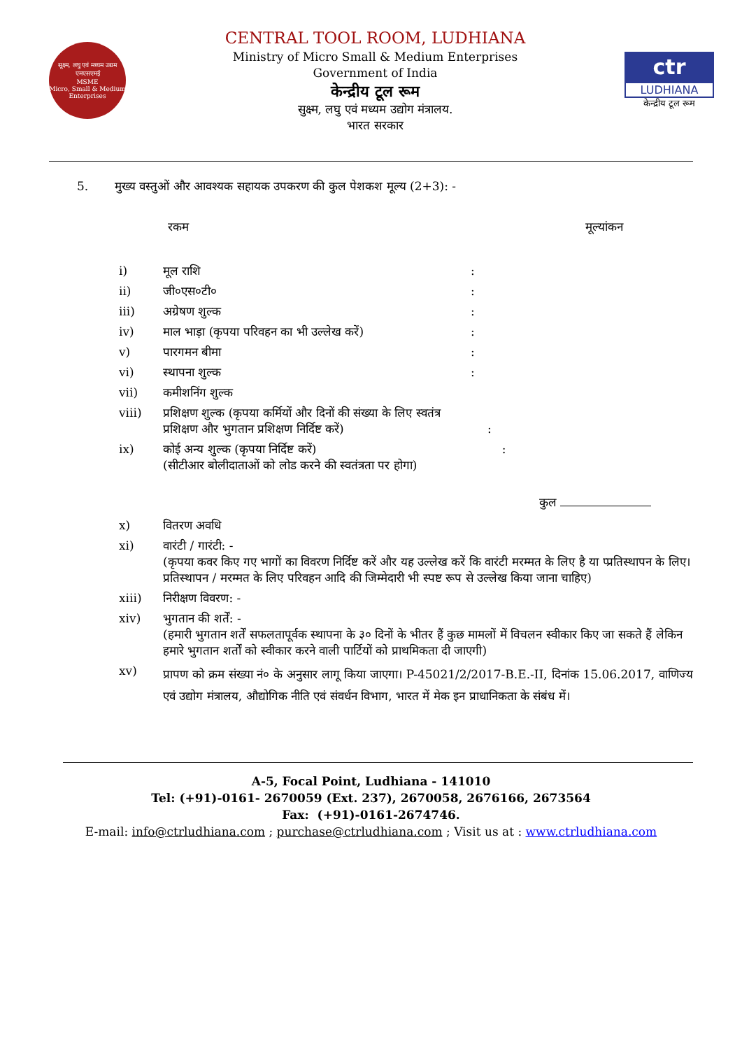सूक्ष्म, लघु एवं मध्यम उद्यम
एमएसएमई
MSME
Micro, Small & Medium Enterprises
CENTRAL TOOL ROOM, LUDHIANA
Ministry of Micro Small & Medium Enterprises
Government of India
केन्द्रीय टूल रूम
सुक्ष्म, लघु एवं मध्यम उद्योग मंत्रालय.
भारत सरकार
ctr
LUDHIANA
केन्द्रीय टूल रूम
5. मुख्य वस्तुओं और आवश्यक सहायक उपकरण की कुल पेशकश मूल्य (2+3): -
रकम मूल्यांकन
i) मूल राशि:
ii) जी०एस०टी०:
iii) अग्रेषण शुल्क:
iv) माल भाड़ा (कृपया परिवहन का भी उल्लेख करें):
v) पारगमन बीमा:
vi) स्थापना शुल्क:
vii) कमीशनिंग शुल्क
viii) प्रशिक्षण शुल्क (कृपया कर्मियों और दिनों की संख्या के लिए स्वतंत्र
प्रशिक्षण और भुगतान प्रशिक्षण निर्दिष्ट करें) :
ix) कोई अन्य शुल्क (कृपया निर्दिष्ट करें) :
(सीटीआर बोलीदाताओं को लोड करने की स्वतंत्रता पर होगा)
कुल
x) वितरण अवधि
xi) वारंटी / गारंटी: -
(कृपया कवर किए गए भागों का विवरण निर्दिष्ट करें और यह उल्लेख करें कि वारंटी मरम्मत के लिए है या प्प्रतिस्थापन के लिए। प्रतिस्थापन / मरम्मत के लिए परिवहन आदि की जिम्मेदारी भी स्पष्ट रूप से उल्लेख किया जाना चाहिए)
xiii) निरीक्षण विवरण: -
xiv) भुगतान की शर्तें: -
(हमारी भुगतान शर्तें सफलतापूर्वक स्थापना के ३० दिनों के भीतर हैं कुछ मामलों में विचलन स्वीकार किए जा सकते हैं लेकिन हमारे भुगतान शर्तों को स्वीकार करने वाली पार्टियों को प्राथमिकता दी जाएगी)
xv) प्रापण को क्रम संख्या नं० के अनुसार लागू किया जाएगा। P-45021/2/2017-B.E.-II, दिनांक 15.06.2017, वाणिज्य एवं उद्योग मंत्रालय, औद्योगिक नीति एवं संवर्धन विभाग, भारत में मेक इन प्राधानिकता के संबंध में।
A-5, Focal Point, Ludhiana - 141010
Tel: (+91)-0161- 2670059 (Ext. 237), 2670058, 2676166, 2673564
Fax: (+91)-0161-2674746.
E-mail: info@ctrludhiana.com ; purchase@ctrludhiana.com ; Visit us at : www.ctrludhiana.com